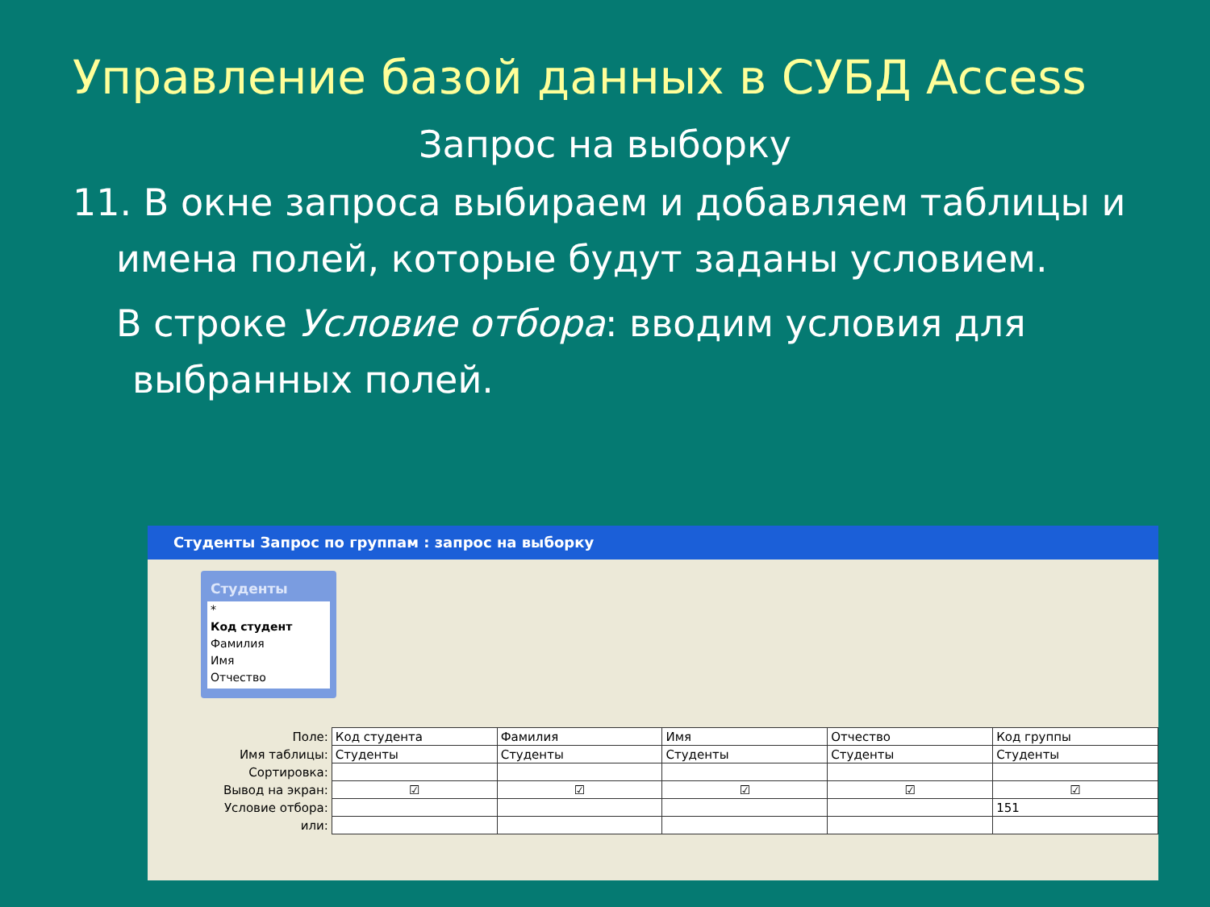Управление базой данных в СУБД Access
Запрос на выборку
11. В окне запроса выбираем и добавляем таблицы и имена полей, которые будут заданы условием.
В строке Условие отбора: вводим условия для выбранных полей.
Студенты Запрос по группам : запрос на выборку
Студенты
*
Код студент
Фамилия
Имя
Отчество
| Поле: | Код студента | Фамилия | Имя | Отчество | Код группы |
| Имя таблицы: | Студенты | Студенты | Студенты | Студенты | Студенты |
| Сортировка: | | | | | |
| Вывод на экран: | ☑ | ☑ | ☑ | ☑ | ☑ |
| Условие отбора: | | | | | 151 |
| или: | | | | | |